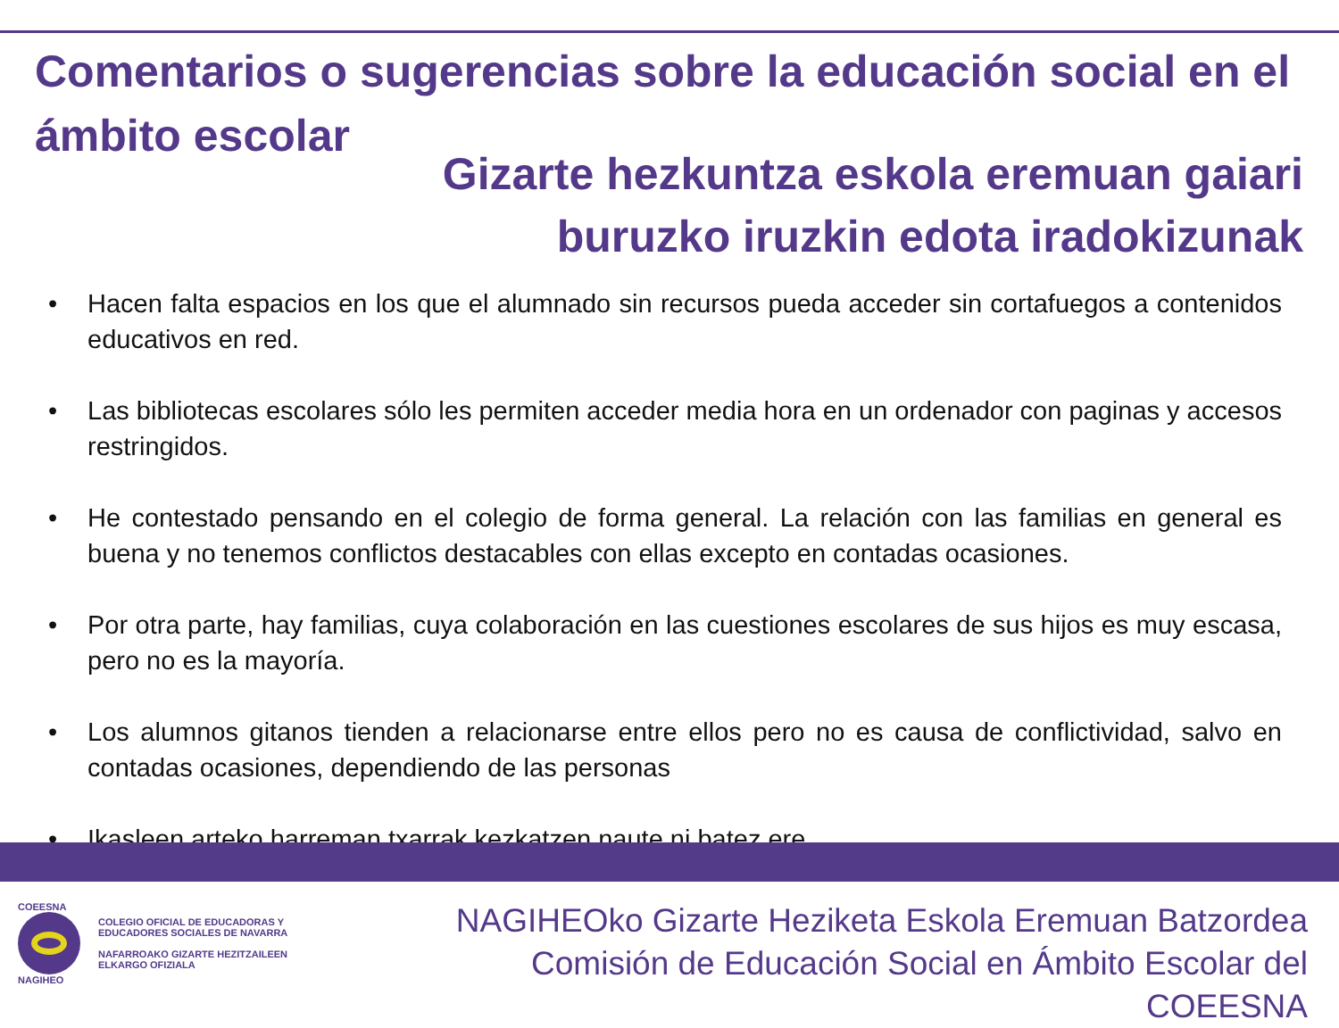Comentarios o sugerencias sobre la educación social en el ámbito escolar
Gizarte hezkuntza eskola eremuan gaiari
buruzko iruzkin edota iradokizunak
• Hacen falta espacios en los que el alumnado sin recursos pueda acceder sin cortafuegos a contenidos educativos en red.
• Las bibliotecas escolares sólo les permiten acceder media hora en un ordenador con paginas y accesos restringidos.
• He contestado pensando en el colegio de forma general. La relación con las familias en general es buena y no tenemos conflictos destacables con ellas excepto en contadas ocasiones.
• Por otra parte, hay familias, cuya colaboración en las cuestiones escolares de sus hijos es muy escasa, pero no es la mayoría.
• Los alumnos gitanos tienden a relacionarse entre ellos pero no es causa de conflictividad, salvo en contadas ocasiones, dependiendo de las personas
• Ikasleen arteko harreman txarrak kezkatzen naute ni batez ere.
COEESNA
NAGIHEO
COLEGIO OFICIAL DE EDUCADORAS Y
EDUCADORES SOCIALES DE NAVARRA
NAFARROAKO GIZARTE HEZITZAILEEN
ELKARGO OFIZIALA
NAGIHEOko Gizarte Heziketa Eskola Eremuan Batzordea
Comisión de Educación Social en Ámbito Escolar del COEESNA